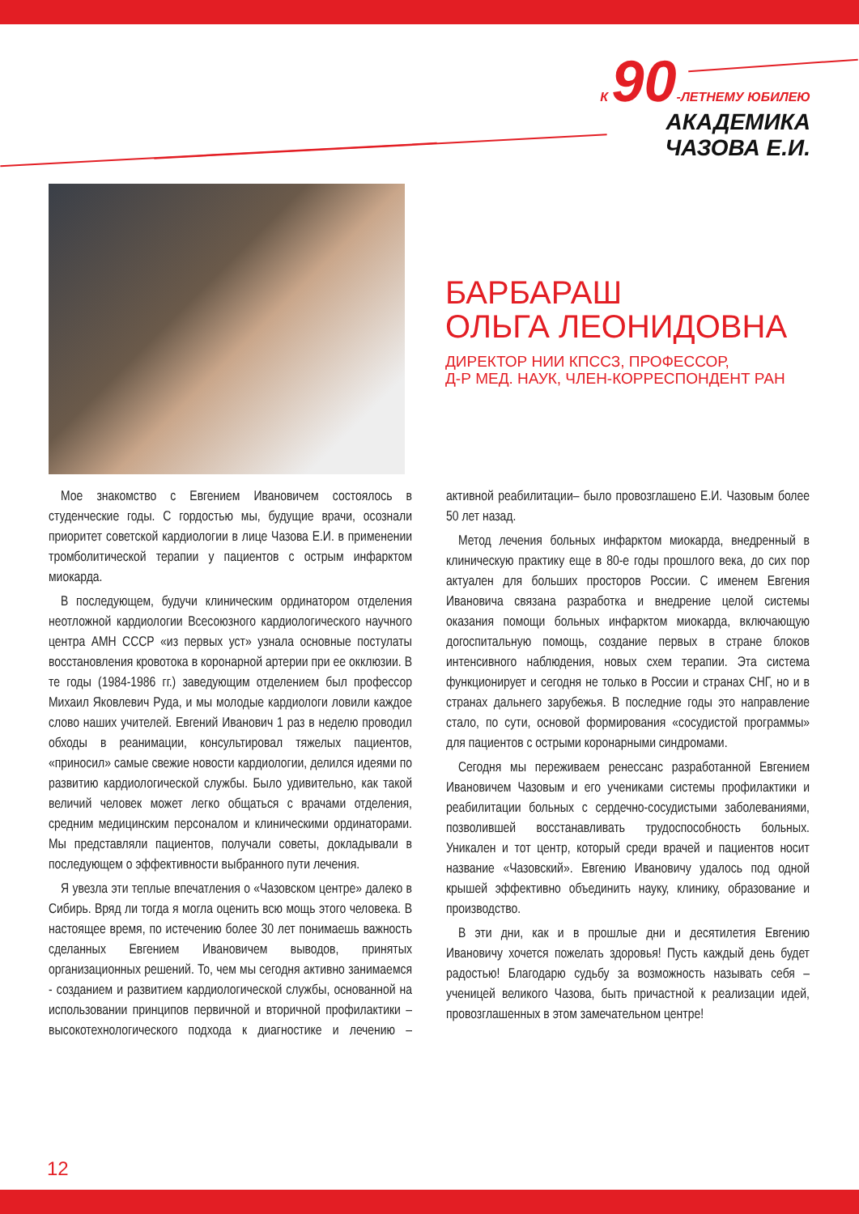К 90-ЛЕТНЕМУ ЮБИЛЕЮ
АКАДЕМИКА ЧАЗОВА Е.И.
БАРБАРАШ
ОЛЬГА ЛЕОНИДОВНА
ДИРЕКТОР НИИ КПССЗ, ПРОФЕССОР,
Д-Р МЕД. НАУК, ЧЛЕН-КОРРЕСПОНДЕНТ РАН
Мое знакомство с Евгением Ивановичем состоялось в студенческие годы. С гордостью мы, будущие врачи, осознали приоритет советской кардиологии в лице Чазова Е.И. в применении тромболитической терапии у пациентов с острым инфарктом миокарда.
В последующем, будучи клиническим ординатором отделения неотложной кардиологии Всесоюзного кардиологического научного центра АМН СССР «из первых уст» узнала основные постулаты восстановления кровотока в коронарной артерии при ее окклюзии. В те годы (1984-1986 гг.) заведующим отделением был профессор Михаил Яковлевич Руда, и мы молодые кардиологи ловили каждое слово наших учителей. Евгений Иванович 1 раз в неделю проводил обходы в реанимации, консультировал тяжелых пациентов, «приносил» самые свежие новости кардиологии, делился идеями по развитию кардиологической службы. Было удивительно, как такой величий человек может легко общаться с врачами отделения, средним медицинским персоналом и клиническими ординаторами. Мы представляли пациентов, получали советы, докладывали в последующем о эффективности выбранного пути лечения.
Я увезла эти теплые впечатления о «Чазовском центре» далеко в Сибирь. Вряд ли тогда я могла оценить всю мощь этого человека. В настоящее время, по истечению более 30 лет понимаешь важность сделанных Евгением Ивановичем выводов, принятых организационных решений. То, чем мы сегодня активно занимаемся - созданием и развитием кардиологической службы, основанной на использовании принципов первичной и вторичной профилактики – высокотехнологического подхода к диагностике и лечению – активной реабилитации– было провозглашено Е.И. Чазовым более 50 лет назад.
Метод лечения больных инфарктом миокарда, внедренный в клиническую практику еще в 80-е годы прошлого века, до сих пор актуален для больших просторов России. С именем Евгения Ивановича связана разработка и внедрение целой системы оказания помощи больных инфарктом миокарда, включающую догоспитальную помощь, создание первых в стране блоков интенсивного наблюдения, новых схем терапии. Эта система функционирует и сегодня не только в России и странах СНГ, но и в странах дальнего зарубежья. В последние годы это направление стало, по сути, основой формирования «сосудистой программы» для пациентов с острыми коронарными синдромами.
Сегодня мы переживаем ренессанс разработанной Евгением Ивановичем Чазовым и его учениками системы профилактики и реабилитации больных с сердечно-сосудистыми заболеваниями, позволившей восстанавливать трудоспособность больных. Уникален и тот центр, который среди врачей и пациентов носит название «Чазовский». Евгению Ивановичу удалось под одной крышей эффективно объединить науку, клинику, образование и производство.
В эти дни, как и в прошлые дни и десятилетия Евгению Ивановичу хочется пожелать здоровья! Пусть каждый день будет радостью! Благодарю судьбу за возможность называть себя – ученицей великого Чазова, быть причастной к реализации идей, провозглашенных в этом замечательном центре!
12